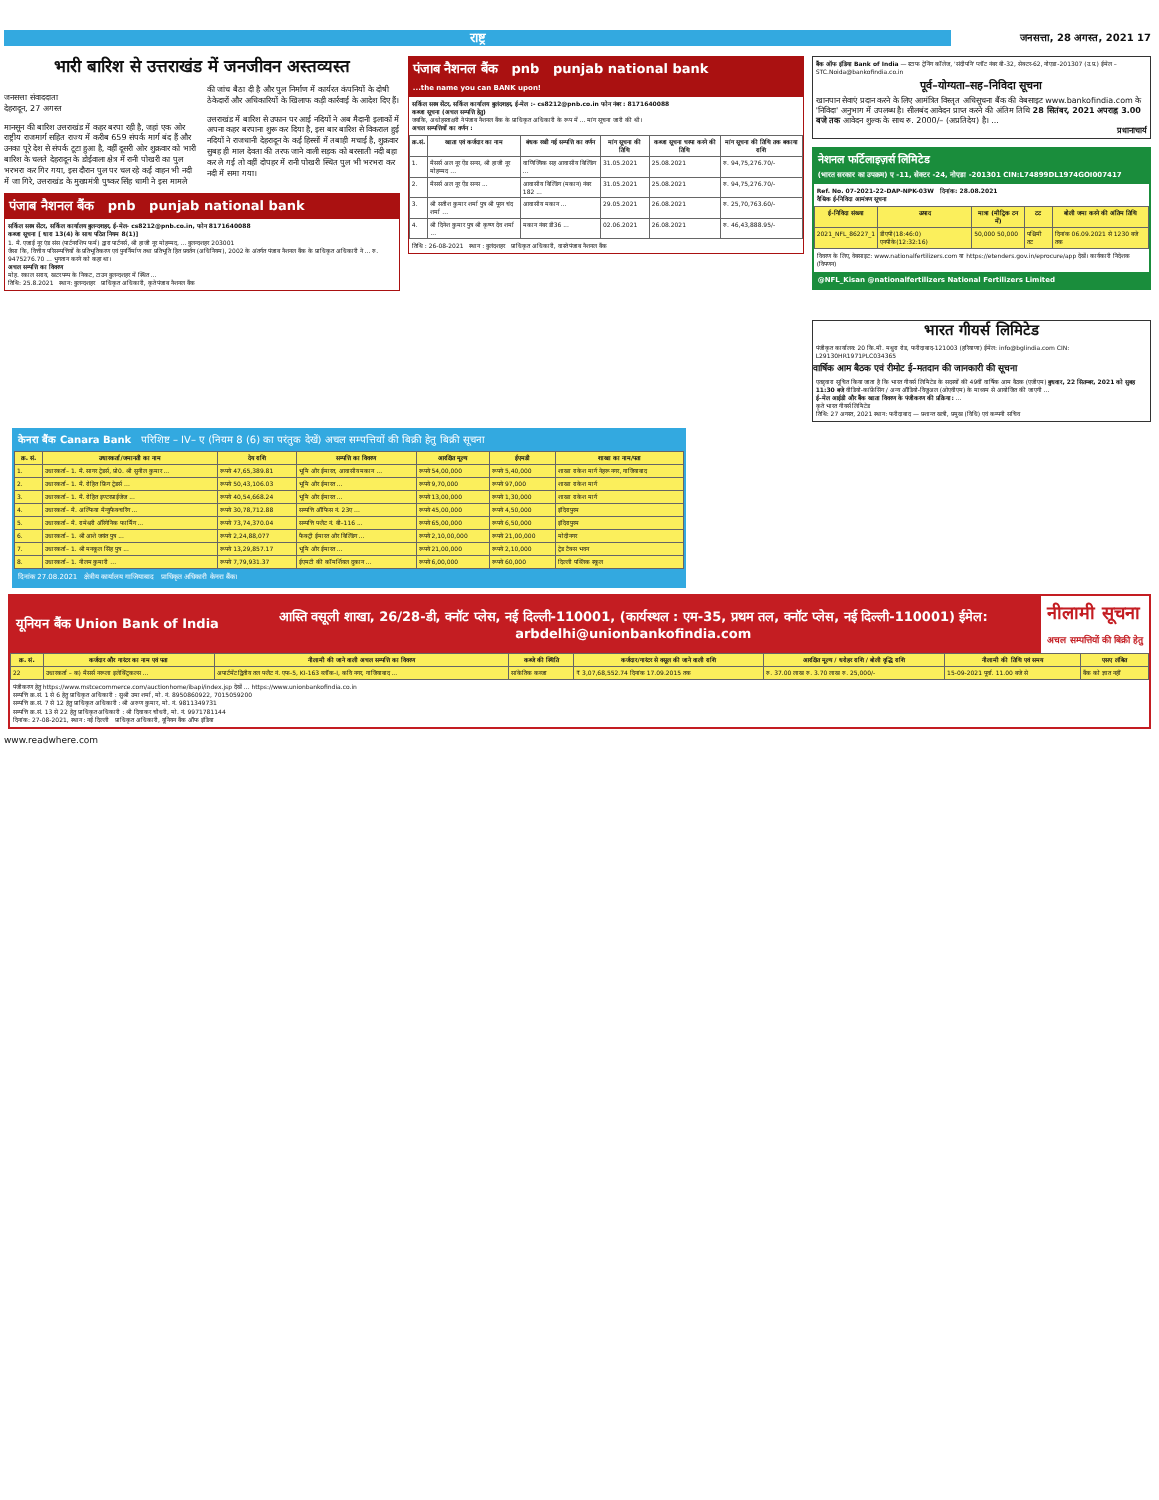राष्ट्र
जनसत्ता, 28 अगस्त, 2021 17
भारी बारिश से उत्तराखंड में जनजीवन अस्तव्यस्त
जनसत्ता संवाददाता
देहरादून, 27 अगस्त
मानसून की बारिश उत्तराखंड में कहर बरपा रही है, जहां एक ओर राष्ट्रीय राजमार्ग सहित राज्य में करीब 659 संपर्क मार्ग बंद हैं और उनका पूरे देश से संपर्क टूटा हुआ है, वहीं दूसरी ओर शुक्रवार को भारी बारिश के चलते देहरादून के डोईवाला क्षेत्र में रानी पोखरी का पुल भरभरा कर गिर गया, इस दौरान पुल पर चल रहे कई वाहन भी नदी में जा गिरे, उत्तराखंड के मुख्यमंत्री पुष्कर सिंह धामी ने इस मामले की जांच बैठा दी है और पुल निर्माण में कार्यरत कंपनियों के दोषी ठेकेदारों और अधिकारियों के खिलाफ कड़ी कार्रवाई के आदेश दिए हैं।
उत्तराखंड में बारिश से उफान पर आई नदियों ने अब मैदानी इलाकों में अपना कहर बरपाना शुरू कर दिया है, इस बार बारिश से विकराल हुई नदियों ने राजधानी देहरादून के कई हिस्सों में तबाही मचाई है, शुक्रवार सुबह ही माल देवता की तरफ जाने वाली सड़क को बरसाती नदी बहा कर ले गई तो वहीं दोपहर में रानी पोखरी स्थित पुल भी भरभरा कर नदी में समा गया।
पंजाब नैशनल बैंक pnb punjab national bank
सर्किल सस्त्र सेंटर, सर्किल कार्यालय बुलन्दशहर, ई-मेल- cs8212@pnb.co.in, फोन 8171640088
कब्जा सूचना [ धारा 13(4) के साथ पठित नियम 8(1)]
1. मै. एजाई नूर एंड संस (पार्टनरशिप फर्म) द्वारा पार्टनर्स, श्री हाजी नूर मोहम्मद, ... बुलन्दशहर 203001
जैसा कि, वित्तीय परिसम्पत्तियों के प्रतिभूतिकरण एवं पुनर्निर्माण तथा प्रतिभूति हित प्रवर्तन (अधिनियम), 2002 के अंतर्गत पंजाब नैशनल बैंक के प्राधिकृत अधिकारी ने ... रु. 9475276.70 ... भुगतान करने को कहा था।
अचल सम्पत्ति का विवरण
मोह. रकाल सराय, खटर पम्प के निकट, टाउन बुलन्दशहर में स्थित ...
तिथि: 25.8.2021 स्थान: बुलन्दशहर प्राधिकृत अधिकारी, कृते पंजाब नैशनल बैंक
पंजाब नैशनल बैंक pnb punjab national bank
...the name you can BANK upon!
सर्किल सस्त्र सेंटर, सर्किल कार्यालय बुलंदशहर, ई-मेल :- cs8212@pnb.co.in फोन नंबर : 8171640088
कब्जा सूचना (अचल सम्पत्ति हेतु)
जबकि, अधोहस्ताक्षरी ने पंजाब नैशनल बैंक के प्राधिकृत अधिकारी के रूप में ... मांग सूचना जारी की थी।
अचल सम्पत्तियों का वर्णन :
| क्र.सं. | खाता एवं कर्जदार का नाम | बंधक रखी गई सम्पत्ति का वर्णन | मांग सूचना की तिथि | कब्जा सूचना चस्पा करने की तिथि | मांग सूचना की तिथि तक बकाया राशि |
| --- | --- | --- | --- | --- | --- |
| 1. | मैसर्स अल नूर ऐंड सन्स, श्री हाजी नूर मोहम्मद ... | वाणिज्यिक सह आवासीय बिल्डिंग ... | 31.05.2021 | 25.08.2021 | रु. 94,75,276.70/- |
| 2. | मैसर्स अल नूर ऐंड सन्स ... | आवासीय बिल्डिंग (मकान) नंबर 182 ... | 31.05.2021 | 25.08.2021 | रु. 94,75,276.70/- |
| 3. | श्री सतीश कुमार शर्मा पुत्र श्री पूरन चंद शर्मा ... | आवासीय मकान ... | 29.05.2021 | 26.08.2021 | रु. 25,70,763.60/- |
| 4. | श्री दिनेश कुमार पुत्र श्री कृष्ण देव शर्मा ... | मकान नंबर डी36 ... | 02.06.2021 | 26.08.2021 | रु. 46,43,888.95/- |
तिथि : 26-08-2021 स्थान : बुलंदशहर प्राधिकृत अधिकारी, वास्ते पंजाब नैशनल बैंक
बैंक ऑफ इंडिया Bank of India — स्टाफ ट्रेनिंग कॉलेज, 'संदीपनि' प्लॉट नंबर बी-32, सेक्टर-62, नोएडा-201307 (उ.प्र.) ईमेल – STC.Noida@bankofindia.co.in
पूर्व–योग्यता–सह–निविदा सूचना
खानपान सेवाएं प्रदान करने के लिए आमंत्रित विस्तृत अधिसूचना बैंक की वेबसाइट www.bankofindia.com के 'निविदा' अनुभाग में उपलब्ध है। सीलबंद आवेदन प्राप्त करने की अंतिम तिथि 28 सितंबर, 2021 अपराह्न 3.00 बजे तक आवेदन शुल्क के साथ रु. 2000/– (अप्रतिदेय) है। ...
प्रधानाचार्य
नेशनल फर्टिलाइज़र्स लिमिटेड
(भारत सरकार का उपक्रम) ए -11, सेक्टर -24, नोएडा -201301 CIN:L74899DL1974GOI007417
Ref. No. 07-2021-22-DAP-NPK-03W दिनांक: 28.08.2021
वैश्विक ई-निविदा आमंत्रण सूचना
| ई-निविदा संख्या | उत्पाद | मात्रा (मीट्रिक टन में) | टट | बोली जमा करने की अंतिम तिथि |
| --- | --- | --- | --- | --- |
| 2021_NFL_86227_1 | डीएपी(18:46:0) एनपीके(12:32:16) | 50,000 50,000 | पश्चिमी तट | दिनांक 06.09.2021 से 1230 बजे तक |
विवरण के लिए, वेबसाइट: www.nationalfertilizers.com या https://etenders.gov.in/eprocure/app देखें। कार्यकारी निदेशक (विपणन)
@NFL_Kisan @nationalfertilizers National Fertilizers Limited
भारत गीयर्स लिमिटेड
पंजीकृत कार्यालय: 20 कि.मी. मथुरा रोड, फरीदाबाद-121003 (हरियाणा) ईमेल: info@bglindia.com CIN: L29130HR1971PLC034365
वार्षिक आम बैठक एवं रीमोट ई–मतदान की जानकारी की सूचना
एतद्द्वारा सूचित किया जाता है कि भारत गीयर्स लिमिटेड के सदस्यों की 49वीं वार्षिक आम बैठक (एजीएम) बुधवार, 22 सितम्बर, 2021 को सुबह 11:30 बजे वीडियो-कांफ्रेंसिंग / अन्य ऑडियो-विजुअल (ओएवीएम) के माध्यम से आयोजित की जाएगी ...
ई–मेल आईडी और बैंक खाता विवरण के पंजीकरण की प्रक्रिया: ...
कृते भारत गीयर्स लिमिटेड
तिथि: 27 अगस्त, 2021 स्थान: फरीदाबाद — प्रशान्त खत्री, प्रमुख (विधि) एवं कम्पनी सचिव
केनरा बैंक Canara Bank परिशिष्ट – IV– ए (नियम 8 (6) का परंतुक देखें) अचल सम्पत्तियों की बिक्री हेतु बिक्री सूचना
| क्र. सं. | उधारकर्ता/जमानती का नाम | देय राशि | सम्पत्ति का विवरण | आरक्षित मूल्य | ईएमडी | शाखा का नाम/पता |
| --- | --- | --- | --- | --- | --- | --- |
| 1. | उधारकर्ता– 1. मै. सागर ट्रेडर्स, प्रो0. श्री सुनील कुमार ... | रूपये 47,65,389.81 | भूमि और ईमारत, आवासीय मकान ... | रूपये 54,00,000 | रूपये 5,40,000 | शाखा राकेश मार्ग नेहरू नगर, गाजियाबाद |
| 2. | उधारकर्ता– 1. मै. रोहित फ्रिंग ट्रेडर्स ... | रूपये 50,43,106.03 | भूमि और ईमारत ... | रूपये 9,70,000 | रूपये 97,000 | शाखा राकेश मार्ग |
| 3. | उधारकर्ता– 1. मै. रोहित इण्टरप्राईजेज ... | रूपये 40,54,668.24 | भूमि और ईमारत ... | रूपये 13,00,000 | रूपये 1,30,000 | शाखा राकेश मार्ग |
| 4. | उधारकर्ता– मै. अल्फिया मैन्युफैक्चरिंग ... | रूपये 30,78,712.88 | सम्पत्ति ऑफिस नं. 23ए ... | रूपये 45,00,000 | रूपये 4,50,000 | इंदिरापुरम |
| 5. | उधारकर्ता– मै. रामेश्वरी ऑरेगेनिक फार्मिंग ... | रूपये 73,74,370.04 | सम्पत्ति फ्लैट नं. बी–116 ... | रूपये 65,00,000 | रूपये 6,50,000 | इंदिरापुरम |
| 6. | उधारकर्ता– 1. श्री आशे जयंत पुत्र ... | रूपये 2,24,88,077 | फैक्ट्री ईमारत और बिल्डिंग ... | रूपये 2,10,00,000 | रूपये 21,00,000 | मोदीनगर |
| 7. | उधारकर्ता– 1. श्री मनकूल सिंह पुत्र ... | रूपये 13,29,857.17 | भूमि और ईमारत ... | रूपये 21,00,000 | रूपये 2,10,000 | ट्रेड टैक्स भवन |
| 8. | उधारकर्ता– 1. नीलम कुमारी ... | रूपये 7,79,931.37 | ईएमटी की कॉमर्शियल दुकान ... | रूपये 6,00,000 | रूपये 60,000 | दिल्ली पब्लिक स्कूल |
दिनांक 27.08.2021 क्षेत्रीय कार्यालय गाजियाबाद प्राधिकृत अधिकारी केनरा बैंक।
यूनियन बैंक Union Bank of India
आस्ति वसूली शाखा, 26/28-डी, क्नॉट प्लेस, नई दिल्ली-110001, (कार्यस्थल : एम-35, प्रथम तल, क्नॉट प्लेस, नई दिल्ली-110001) ईमेल: arbdelhi@unionbankofindia.com
नीलामी सूचना
अचल सम्पत्तियों की बिक्री हेतु
| क्र. सं. | कर्जदार और गारंटर का नाम एवं पता | नीलामी की जाने वाली अचल सम्पत्ति का विवरण | कब्जे की स्थिति | कर्जदार/गारंटर से वसूल की जाने वाली राशि | आरक्षित मूल्य / धरोहर राशि / बोली वृद्धि राशि | नीलामी की तिथि एवं समय | एसए लंबित |
| --- | --- | --- | --- | --- | --- | --- | --- |
| 22 | उधारकर्ता – क) मैसर्स नरूला इलेक्ट्रिकल्स ... | अपार्टमेंट द्वितीय तल फ्लैट नं. एफ-5, KI-163 ब्लॉक-I, कवि नगर, गाजियाबाद ... | सांकेतिक कब्जा | ₹ 3,07,68,552.74 दिनांक 17.09.2015 तक | रु. 37.00 लाख रु. 3.70 लाख रु. 25,000/- | 15-09-2021 पूर्वा. 11.00 बजे से | बैंक को ज्ञात नहीं |
पंजीकरण हेतु https://www.mstcecommerce.com/auctionhome/ibapi/index.jsp देखें ... https://www.unionbankofindia.co.in
सम्पत्ति क्र.सं. 1 से 6 हेतु प्राधिकृत अधिकारी : सुश्री उमा शर्मा, मो. नं. 8950860922, 7015059200
सम्पत्ति क्र.सं. 7 से 12 हेतु प्राधिकृत अधिकारी : श्री अरुण कुमार, मो. नं. 9811349731
सम्पत्ति क्र.सं. 13 से 22 हेतु प्राधिकृत अधिकारी : श्री दिवाकर चौधरी, मो. नं. 9971781144
दिनांक: 27-08-2021, स्थान : नई दिल्ली प्राधिकृत अधिकारी, यूनियन बैंक ऑफ इंडिया
www.readwhere.com